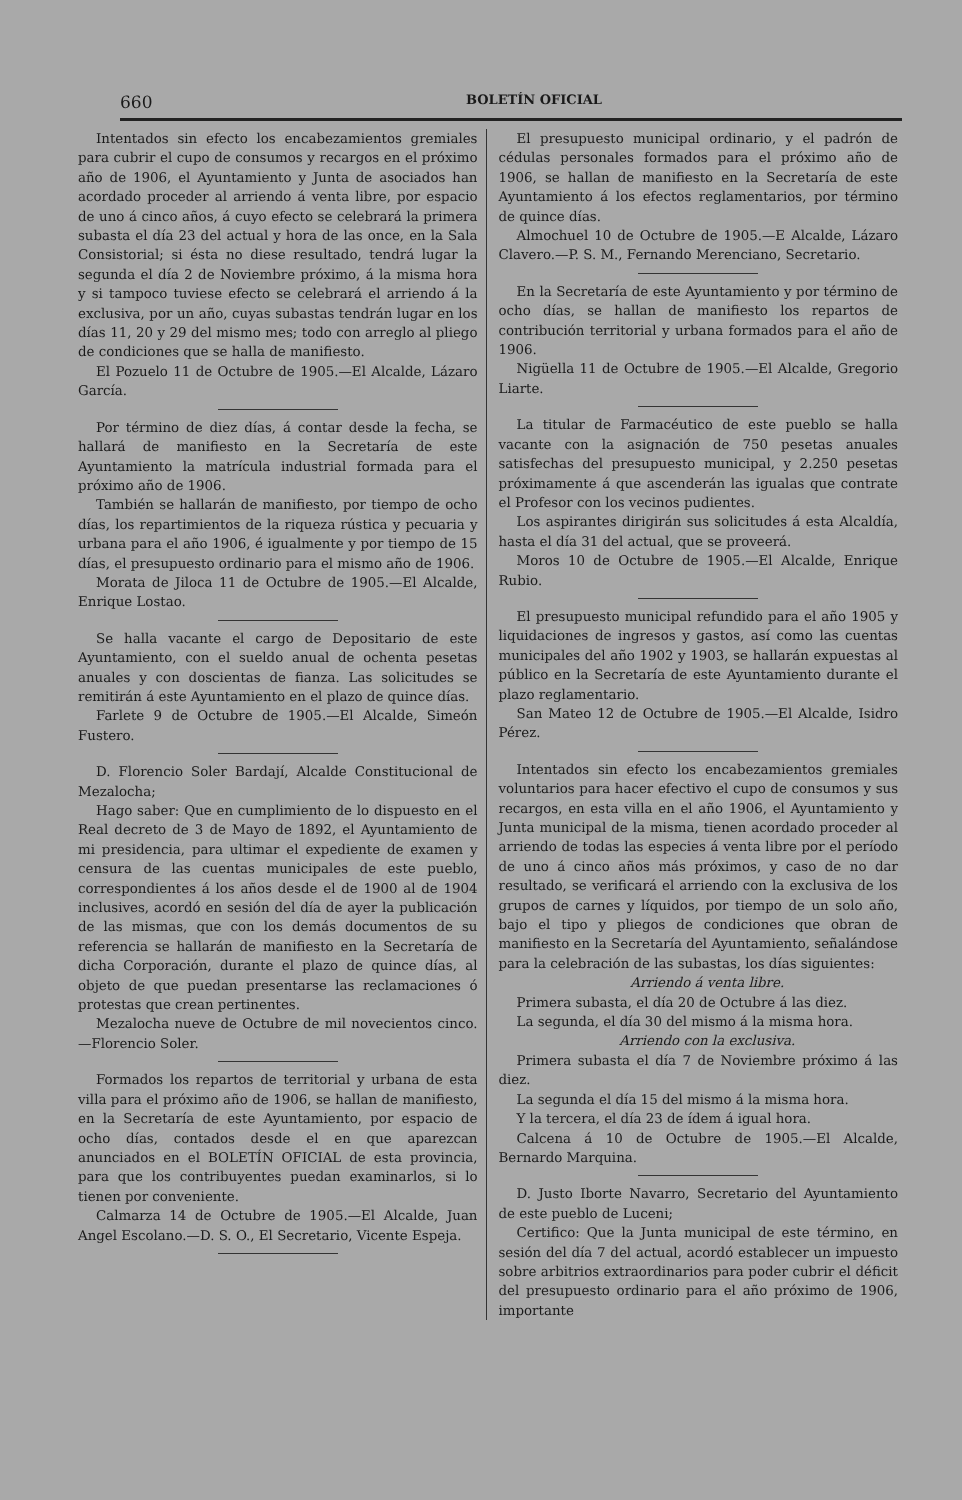660 BOLETÍN OFICIAL
Intentados sin efecto los encabezamientos gremiales para cubrir el cupo de consumos y recargos en el próximo año de 1906, el Ayuntamiento y Junta de asociados han acordado proceder al arriendo á venta libre, por espacio de uno á cinco años, á cuyo efecto se celebrará la primera subasta el día 23 del actual y hora de las once, en la Sala Consistorial; si ésta no diese resultado, tendrá lugar la segunda el día 2 de Noviembre próximo, á la misma hora y si tampoco tuviese efecto se celebrará el arriendo á la exclusiva, por un año, cuyas subastas tendrán lugar en los días 11, 20 y 29 del mismo mes; todo con arreglo al pliego de condiciones que se halla de manifiesto.
El Pozuelo 11 de Octubre de 1905.—El Alcalde, Lázaro García.
Por término de diez días, á contar desde la fecha, se hallará de manifiesto en la Secretaría de este Ayuntamiento la matrícula industrial formada para el próximo año de 1906.
También se hallarán de manifiesto, por tiempo de ocho días, los repartimientos de la riqueza rústica y pecuaria y urbana para el año 1906, é igualmente y por tiempo de 15 días, el presupuesto ordinario para el mismo año de 1906.
Morata de Jiloca 11 de Octubre de 1905.—El Alcalde, Enrique Lostao.
Se halla vacante el cargo de Depositario de este Ayuntamiento, con el sueldo anual de ochenta pesetas anuales y con doscientas de fianza. Las solicitudes se remitirán á este Ayuntamiento en el plazo de quince días.
Farlete 9 de Octubre de 1905.—El Alcalde, Simeón Fustero.
D. Florencio Soler Bardají, Alcalde Constitucional de Mezalocha;
Hago saber: Que en cumplimiento de lo dispuesto en el Real decreto de 3 de Mayo de 1892, el Ayuntamiento de mi presidencia, para ultimar el expediente de examen y censura de las cuentas municipales de este pueblo, correspondientes á los años desde el de 1900 al de 1904 inclusives, acordó en sesión del día de ayer la publicación de las mismas, que con los demás documentos de su referencia se hallarán de manifiesto en la Secretaría de dicha Corporación, durante el plazo de quince días, al objeto de que puedan presentarse las reclamaciones ó protestas que crean pertinentes.
Mezalocha nueve de Octubre de mil novecientos cinco.—Florencio Soler.
Formados los repartos de territorial y urbana de esta villa para el próximo año de 1906, se hallan de manifiesto, en la Secretaría de este Ayuntamiento, por espacio de ocho días, contados desde el en que aparezcan anunciados en el BOLETÍN OFICIAL de esta provincia, para que los contribuyentes puedan examinarlos, si lo tienen por conveniente.
Calmarza 14 de Octubre de 1905.—El Alcalde, Juan Angel Escolano.—D. S. O., El Secretario, Vicente Espeja.
El presupuesto municipal ordinario, y el padrón de cédulas personales formados para el próximo año de 1906, se hallan de manifiesto en la Secretaría de este Ayuntamiento á los efectos reglamentarios, por término de quince días.
Almochuel 10 de Octubre de 1905.—E Alcalde, Lázaro Clavero.—P. S. M., Fernando Merenciano, Secretario.
En la Secretaría de este Ayuntamiento y por término de ocho días, se hallan de manifiesto los repartos de contribución territorial y urbana formados para el año de 1906.
Nigüella 11 de Octubre de 1905.—El Alcalde, Gregorio Liarte.
La titular de Farmacéutico de este pueblo se halla vacante con la asignación de 750 pesetas anuales satisfechas del presupuesto municipal, y 2.250 pesetas próximamente á que ascenderán las igualas que contrate el Profesor con los vecinos pudientes.
Los aspirantes dirigirán sus solicitudes á esta Alcaldía, hasta el día 31 del actual, que se proveerá.
Moros 10 de Octubre de 1905.—El Alcalde, Enrique Rubio.
El presupuesto municipal refundido para el año 1905 y liquidaciones de ingresos y gastos, así como las cuentas municipales del año 1902 y 1903, se hallarán expuestas al público en la Secretaría de este Ayuntamiento durante el plazo reglamentario.
San Mateo 12 de Octubre de 1905.—El Alcalde, Isidro Pérez.
Intentados sin efecto los encabezamientos gremiales voluntarios para hacer efectivo el cupo de consumos y sus recargos, en esta villa en el año 1906, el Ayuntamiento y Junta municipal de la misma, tienen acordado proceder al arriendo de todas las especies á venta libre por el período de uno á cinco años más próximos, y caso de no dar resultado, se verificará el arriendo con la exclusiva de los grupos de carnes y líquidos, por tiempo de un solo año, bajo el tipo y pliegos de condiciones que obran de manifiesto en la Secretaría del Ayuntamiento, señalándose para la celebración de las subastas, los días siguientes:
Arriendo á venta libre.
Primera subasta, el día 20 de Octubre á las diez.
La segunda, el día 30 del mismo á la misma hora.
Arriendo con la exclusiva.
Primera subasta el día 7 de Noviembre próximo á las diez.
La segunda el día 15 del mismo á la misma hora.
Y la tercera, el día 23 de ídem á igual hora.
Calcena á 10 de Octubre de 1905.—El Alcalde, Bernardo Marquina.
D. Justo Iborte Navarro, Secretario del Ayuntamiento de este pueblo de Luceni;
Certifico: Que la Junta municipal de este término, en sesión del día 7 del actual, acordó establecer un impuesto sobre arbitrios extraordinarios para poder cubrir el déficit del presupuesto ordinario para el año próximo de 1906, importante